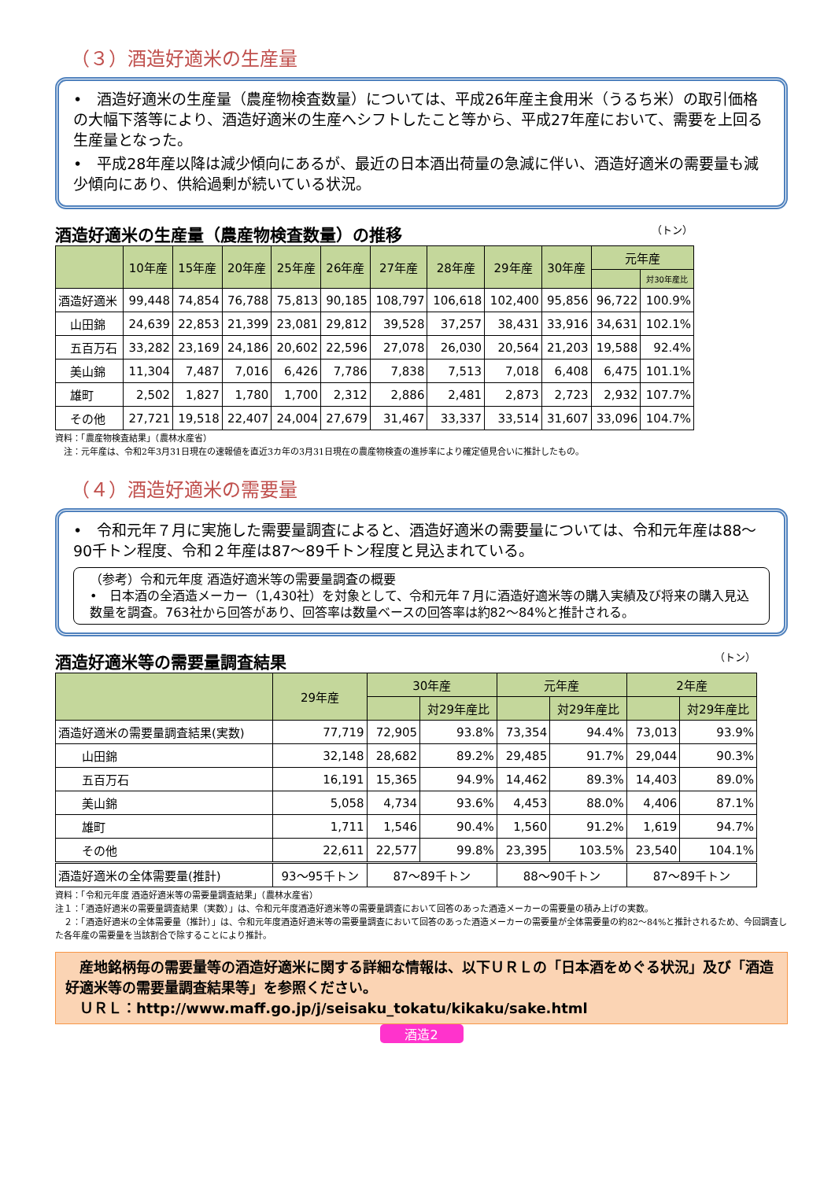（３）酒造好適米の生産量
•　酒造好適米の生産量（農産物検査数量）については、平成26年産主食用米（うるち米）の取引価格の大幅下落等により、酒造好適米の生産へシフトしたこと等から、平成27年産において、需要を上回る生産量となった。
•　平成28年産以降は減少傾向にあるが、最近の日本酒出荷量の急減に伴い、酒造好適米の需要量も減少傾向にあり、供給過剰が続いている状況。
酒造好適米の生産量（農産物検査数量）の推移 （トン）
| | 10年産 | 15年産 | 20年産 | 25年産 | 26年産 | 27年産 | 28年産 | 29年産 | 30年産 | 元年産 | |
| --- | --- | --- | --- | --- | --- | --- | --- | --- | --- | --- | --- |
| | | | | | | | | | | | 対30年産比 |
| 酒造好適米 | 99,448 | 74,854 | 76,788 | 75,813 | 90,185 | 108,797 | 106,618 | 102,400 | 95,856 | 96,722 | 100.9% |
| 山田錦 | 24,639 | 22,853 | 21,399 | 23,081 | 29,812 | 39,528 | 37,257 | 38,431 | 33,916 | 34,631 | 102.1% |
| 五百万石 | 33,282 | 23,169 | 24,186 | 20,602 | 22,596 | 27,078 | 26,030 | 20,564 | 21,203 | 19,588 | 92.4% |
| 美山錦 | 11,304 | 7,487 | 7,016 | 6,426 | 7,786 | 7,838 | 7,513 | 7,018 | 6,408 | 6,475 | 101.1% |
| 雄町 | 2,502 | 1,827 | 1,780 | 1,700 | 2,312 | 2,886 | 2,481 | 2,873 | 2,723 | 2,932 | 107.7% |
| その他 | 27,721 | 19,518 | 22,407 | 24,004 | 27,679 | 31,467 | 33,337 | 33,514 | 31,607 | 33,096 | 104.7% |
資料：「農産物検査結果」（農林水産省）
　注：元年産は、令和2年3月31日現在の速報値を直近3カ年の3月31日現在の農産物検査の進捗率により確定値見合いに推計したもの。
（４）酒造好適米の需要量
•　令和元年７月に実施した需要量調査によると、酒造好適米の需要量については、令和元年産は88～90千トン程度、令和２年産は87～89千トン程度と見込まれている。
（参考）令和元年度 酒造好適米等の需要量調査の概要
•　日本酒の全酒造メーカー（1,430社）を対象として、令和元年７月に酒造好適米等の購入実績及び将来の購入見込数量を調査。763社から回答があり、回答率は数量ベースの回答率は約82～84%と推計される。
酒造好適米等の需要量調査結果 （トン）
| | 29年産 | 30年産 | | 元年産 | | 2年産 | |
| --- | --- | --- | --- | --- | --- | --- | --- |
| | | | 対29年産比 | | 対29年産比 | | 対29年産比 |
| 酒造好適米の需要量調査結果(実数) | 77,719 | 72,905 | 93.8% | 73,354 | 94.4% | 73,013 | 93.9% |
| 山田錦 | 32,148 | 28,682 | 89.2% | 29,485 | 91.7% | 29,044 | 90.3% |
| 五百万石 | 16,191 | 15,365 | 94.9% | 14,462 | 89.3% | 14,403 | 89.0% |
| 美山錦 | 5,058 | 4,734 | 93.6% | 4,453 | 88.0% | 4,406 | 87.1% |
| 雄町 | 1,711 | 1,546 | 90.4% | 1,560 | 91.2% | 1,619 | 94.7% |
| その他 | 22,611 | 22,577 | 99.8% | 23,395 | 103.5% | 23,540 | 104.1% |
| 酒造好適米の全体需要量(推計) | 93～95千トン | 87～89千トン | | 88～90千トン | | 87～89千トン | |
資料：「令和元年度 酒造好適米等の需要量調査結果」（農林水産省）
注１：「酒造好適米の需要量調査結果（実数）」は、令和元年度酒造好適米等の需要量調査において回答のあった酒造メーカーの需要量の積み上げの実数。
　２：「酒造好適米の全体需要量（推計）」は、令和元年度酒造好適米等の需要量調査において回答のあった酒造メーカーの需要量が全体需要量の約82～84%と推計されるため、今回調査した各年産の需要量を当該割合で除することにより推計。
　産地銘柄毎の需要量等の酒造好適米に関する詳細な情報は、以下ＵＲＬの「日本酒をめぐる状況」及び「酒造好適米等の需要量調査結果等」を参照ください。
　ＵＲＬ：http://www.maff.go.jp/j/seisaku_tokatu/kikaku/sake.html
酒造2